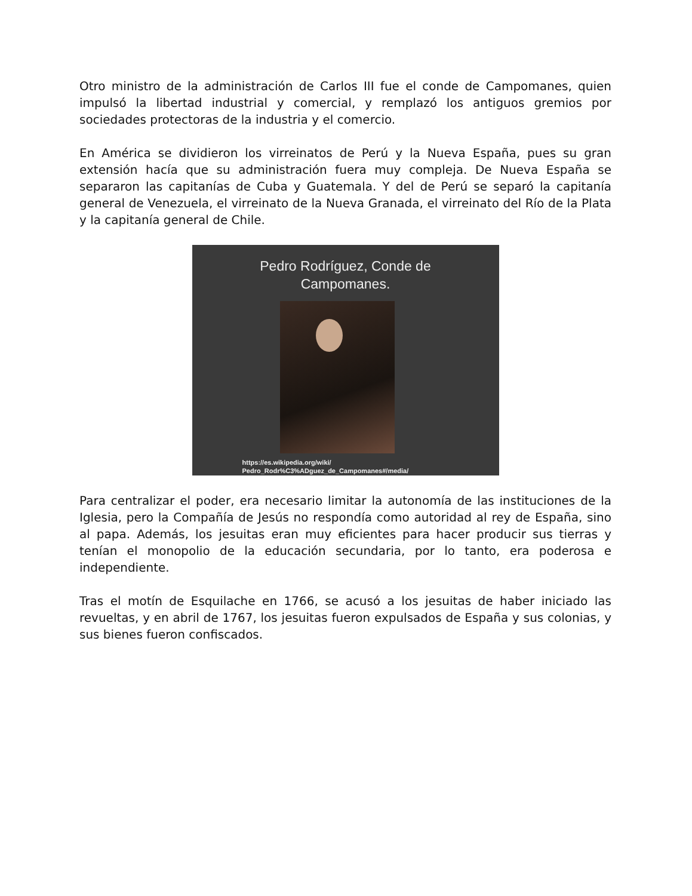Otro ministro de la administración de Carlos III fue el conde de Campomanes, quien impulsó la libertad industrial y comercial, y remplazó los antiguos gremios por sociedades protectoras de la industria y el comercio.
En América se dividieron los virreinatos de Perú y la Nueva España, pues su gran extensión hacía que su administración fuera muy compleja. De Nueva España se separaron las capitanías de Cuba y Guatemala. Y del de Perú se separó la capitanía general de Venezuela, el virreinato de la Nueva Granada, el virreinato del Río de la Plata y la capitanía general de Chile.
Pedro Rodríguez, Conde de
Campomanes.
https://es.wikipedia.org/wiki/
Pedro_Rodr%C3%ADguez_de_Campomanes#/media/
Para centralizar el poder, era necesario limitar la autonomía de las instituciones de la Iglesia, pero la Compañía de Jesús no respondía como autoridad al rey de España, sino al papa. Además, los jesuitas eran muy eficientes para hacer producir sus tierras y tenían el monopolio de la educación secundaria, por lo tanto, era poderosa e independiente.
Tras el motín de Esquilache en 1766, se acusó a los jesuitas de haber iniciado las revueltas, y en abril de 1767, los jesuitas fueron expulsados de España y sus colonias, y sus bienes fueron confiscados.